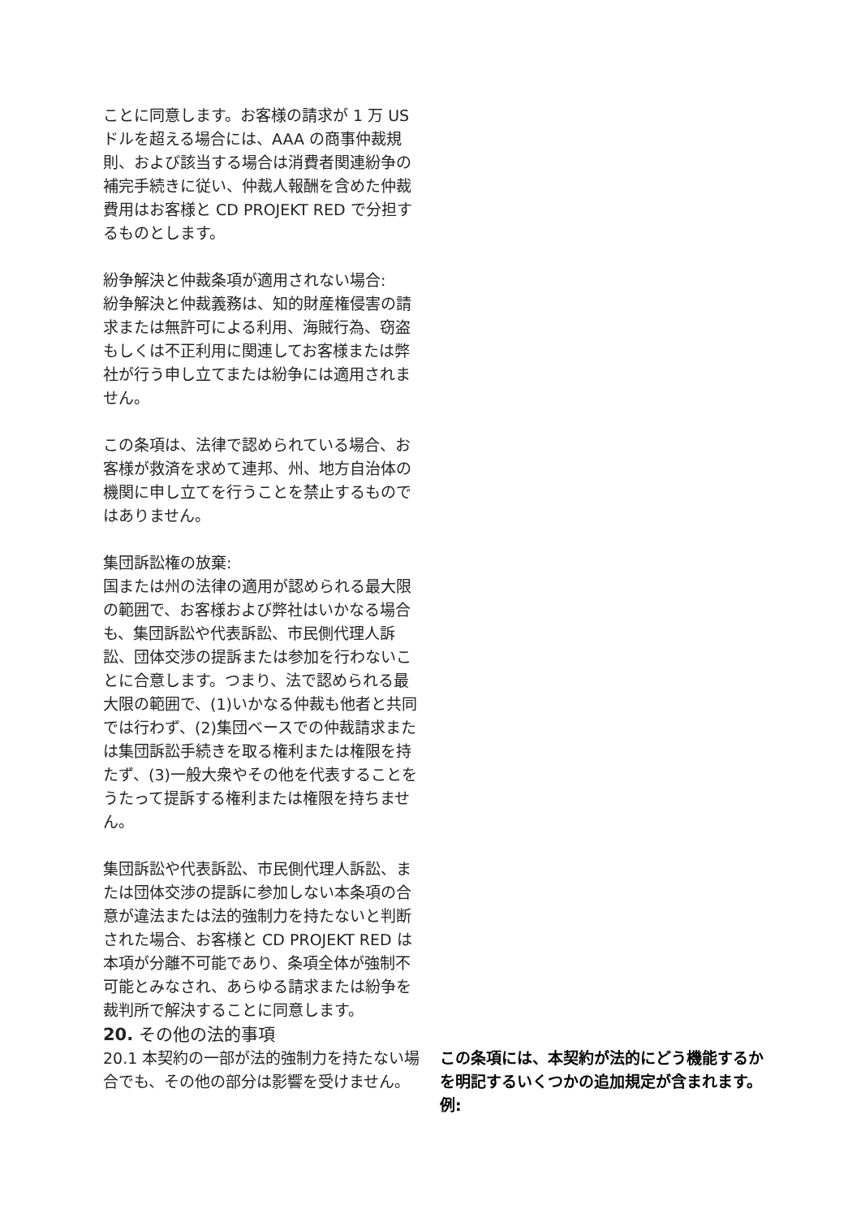ことに同意します。お客様の請求が 1 万 US ドルを超える場合には、AAA の商事仲裁規則、および該当する場合は消費者関連紛争の補完手続きに従い、仲裁人報酬を含めた仲裁費用はお客様と CD PROJEKT RED で分担するものとします。
紛争解決と仲裁条項が適用されない場合:
紛争解決と仲裁義務は、知的財産権侵害の請求または無許可による利用、海賊行為、窃盗もしくは不正利用に関連してお客様または弊社が行う申し立てまたは紛争には適用されません。
この条項は、法律で認められている場合、お客様が救済を求めて連邦、州、地方自治体の機関に申し立てを行うことを禁止するものではありません。
集団訴訟権の放棄:
国または州の法律の適用が認められる最大限の範囲で、お客様および弊社はいかなる場合も、集団訴訟や代表訴訟、市民側代理人訴訟、団体交渉の提訴または参加を行わないことに合意します。つまり、法で認められる最大限の範囲で、(1)いかなる仲裁も他者と共同では行わず、(2)集団ベースでの仲裁請求または集団訴訟手続きを取る権利または権限を持たず、(3)一般大衆やその他を代表することをうたって提訴する権利または権限を持ちません。
集団訴訟や代表訴訟、市民側代理人訴訟、または団体交渉の提訴に参加しない本条項の合意が違法または法的強制力を持たないと判断された場合、お客様と CD PROJEKT RED は本項が分離不可能であり、条項全体が強制不可能とみなされ、あらゆる請求または紛争を裁判所で解決することに同意します。
20. その他の法的事項
20.1 本契約の一部が法的強制力を持たない場合でも、その他の部分は影響を受けません。
この条項には、本契約が法的にどう機能するかを明記するいくつかの追加規定が含まれます。例: